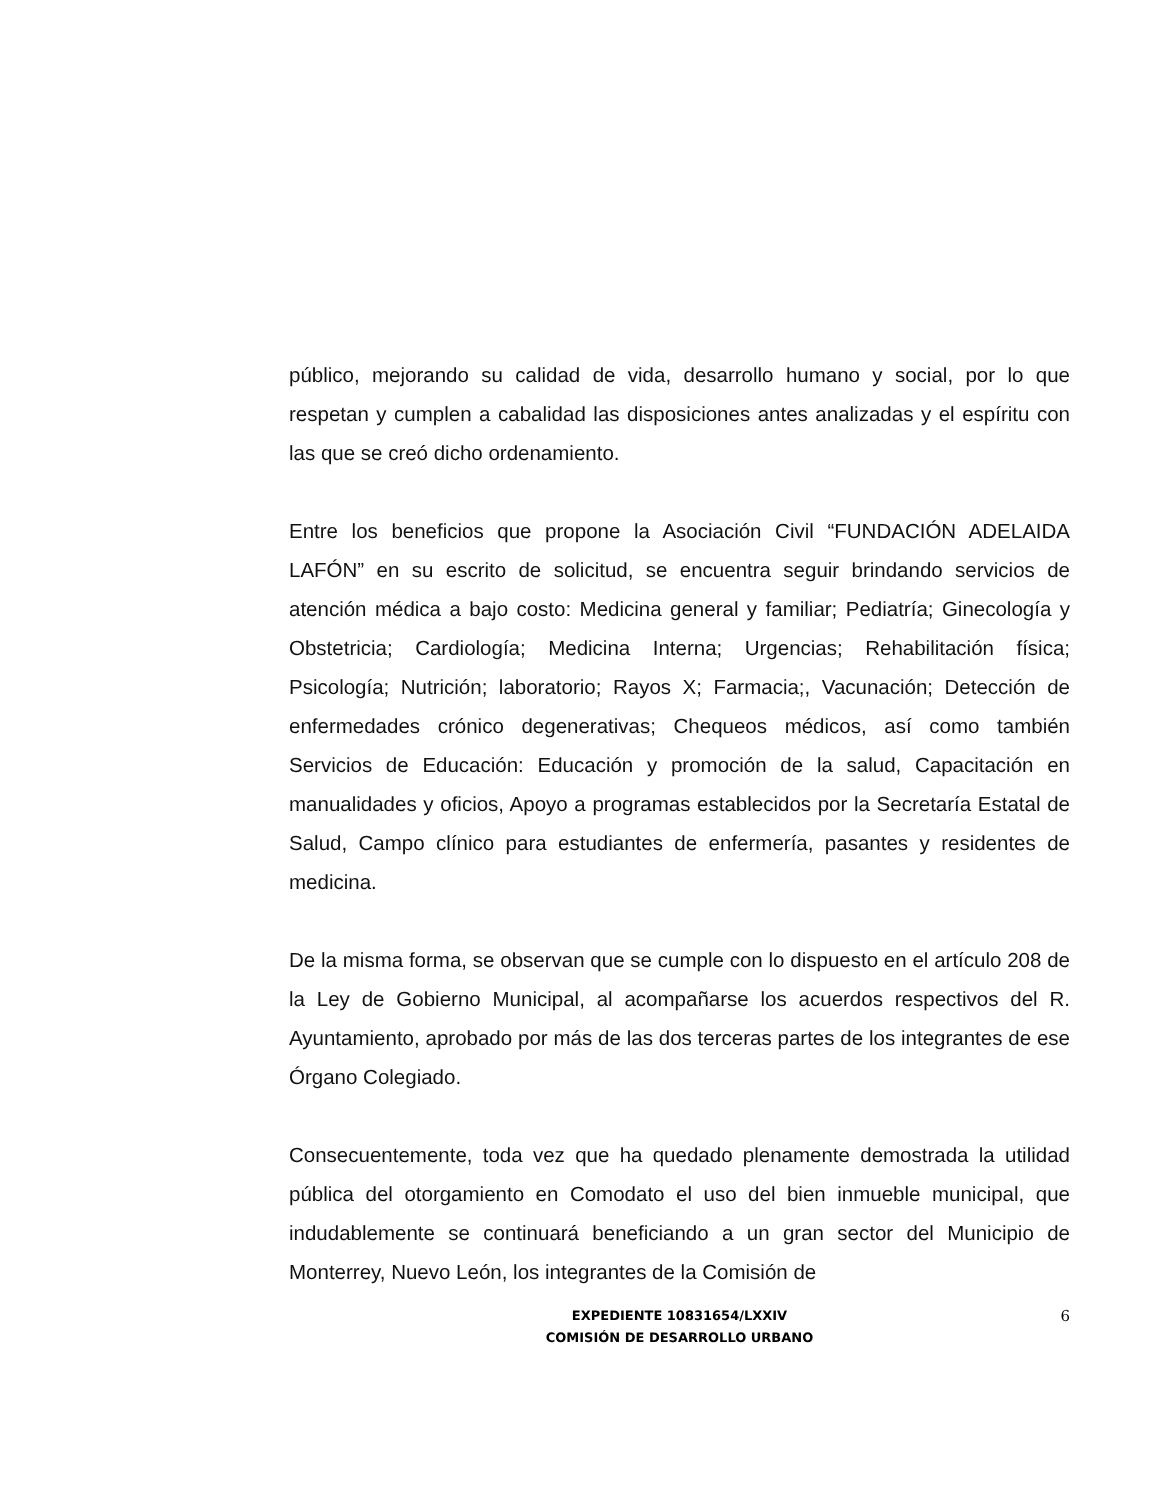público, mejorando su calidad de vida, desarrollo humano y social, por lo que respetan y cumplen a cabalidad las disposiciones antes analizadas y el espíritu con las que se creó dicho ordenamiento.
Entre los beneficios que propone la Asociación Civil “FUNDACIÓN ADELAIDA LAFÓN” en su escrito de solicitud, se encuentra seguir brindando servicios de atención médica a bajo costo: Medicina general y familiar; Pediatría; Ginecología y Obstetricia; Cardiología; Medicina Interna; Urgencias; Rehabilitación física; Psicología; Nutrición; laboratorio; Rayos X; Farmacia;, Vacunación; Detección de enfermedades crónico degenerativas; Chequeos médicos, así como también Servicios de Educación: Educación y promoción de la salud, Capacitación en manualidades y oficios, Apoyo a programas establecidos por la Secretaría Estatal de Salud, Campo clínico para estudiantes de enfermería, pasantes y residentes de medicina.
De la misma forma, se observan que se cumple con lo dispuesto en el artículo 208 de la Ley de Gobierno Municipal, al acompañarse los acuerdos respectivos del R. Ayuntamiento, aprobado por más de las dos terceras partes de los integrantes de ese Órgano Colegiado.
Consecuentemente, toda vez que ha quedado plenamente demostrada la utilidad pública del otorgamiento en Comodato el uso del bien inmueble municipal, que indudablemente se continuará beneficiando a un gran sector del Municipio de Monterrey, Nuevo León, los integrantes de la Comisión de
EXPEDIENTE 10831654/LXXIV
COMISIÓN DE DESARROLLO URBANO
6